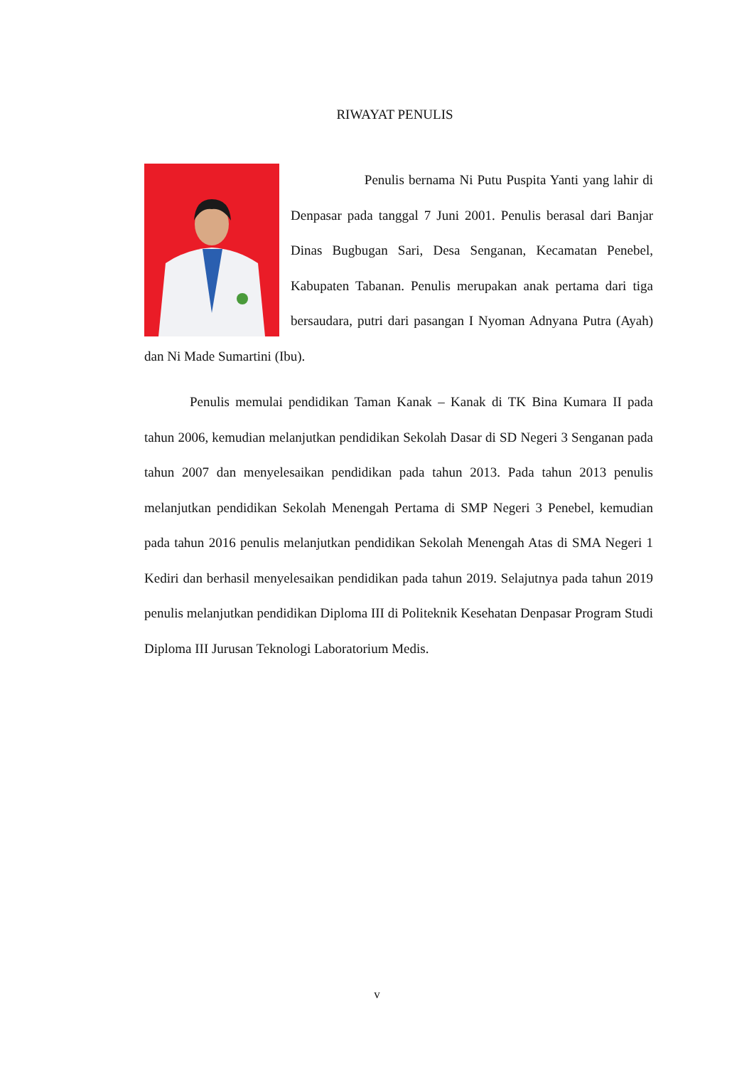RIWAYAT PENULIS
Penulis bernama Ni Putu Puspita Yanti yang lahir di Denpasar pada tanggal 7 Juni 2001. Penulis berasal dari Banjar Dinas Bugbugan Sari, Desa Senganan, Kecamatan Penebel, Kabupaten Tabanan. Penulis merupakan anak pertama dari tiga bersaudara, putri dari pasangan I Nyoman Adnyana Putra (Ayah) dan Ni Made Sumartini (Ibu).
Penulis memulai pendidikan Taman Kanak – Kanak di TK Bina Kumara II pada tahun 2006, kemudian melanjutkan pendidikan Sekolah Dasar di SD Negeri 3 Senganan pada tahun 2007 dan menyelesaikan pendidikan pada tahun 2013. Pada tahun 2013 penulis melanjutkan pendidikan Sekolah Menengah Pertama di SMP Negeri 3 Penebel, kemudian pada tahun 2016 penulis melanjutkan pendidikan Sekolah Menengah Atas di SMA Negeri 1 Kediri dan berhasil menyelesaikan pendidikan pada tahun 2019. Selajutnya pada tahun 2019 penulis melanjutkan pendidikan Diploma III di Politeknik Kesehatan Denpasar Program Studi Diploma III Jurusan Teknologi Laboratorium Medis.
v